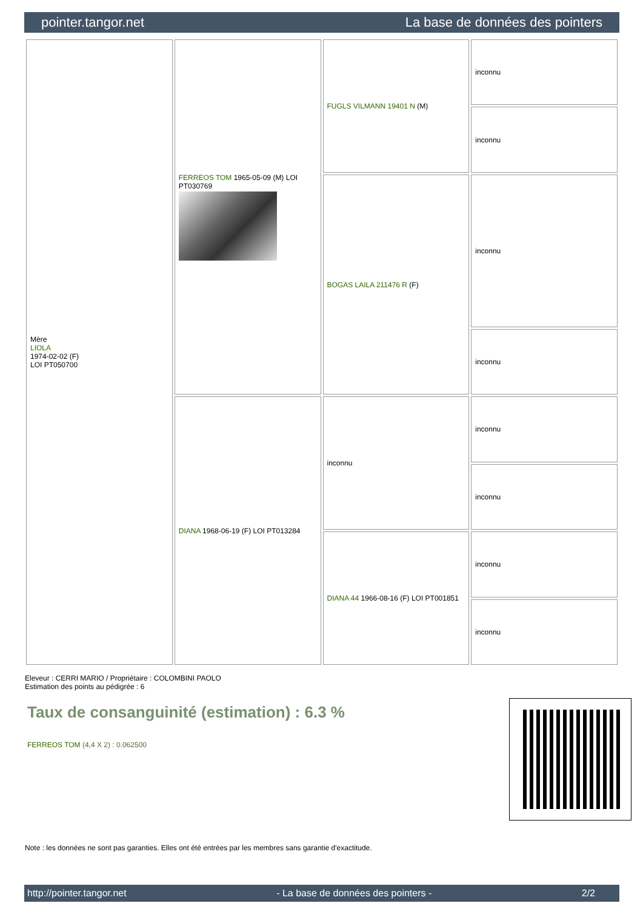pointer.tangor.net La base de données des pointers
| Mère LIOLA 1974-02-02 (F) LOI PT050700 | FERREOS TOM 1965-05-09 (M) LOI PT030769 | FUGLS VILMANN 19401 N (M) | inconnu |
| | | | inconnu |
| | | BOGAS LAILA 211476 R (F) | inconnu |
| | | | inconnu |
| | DIANA 1968-06-19 (F) LOI PT013284 | inconnu | inconnu |
| | | | inconnu |
| | | DIANA 44 1966-08-16 (F) LOI PT001851 | inconnu |
| | | | inconnu |
Eleveur : CERRI MARIO / Propriétaire : COLOMBINI PAOLO
Estimation des points au pédigrée : 6
Taux de consanguinité (estimation) : 6.3 %
FERREOS TOM (4,4 X 2) : 0.062500
Note : les données ne sont pas garanties. Elles ont été entrées par les membres sans garantie d'exactitude.
http://pointer.tangor.net - La base de données des pointers - 2/2